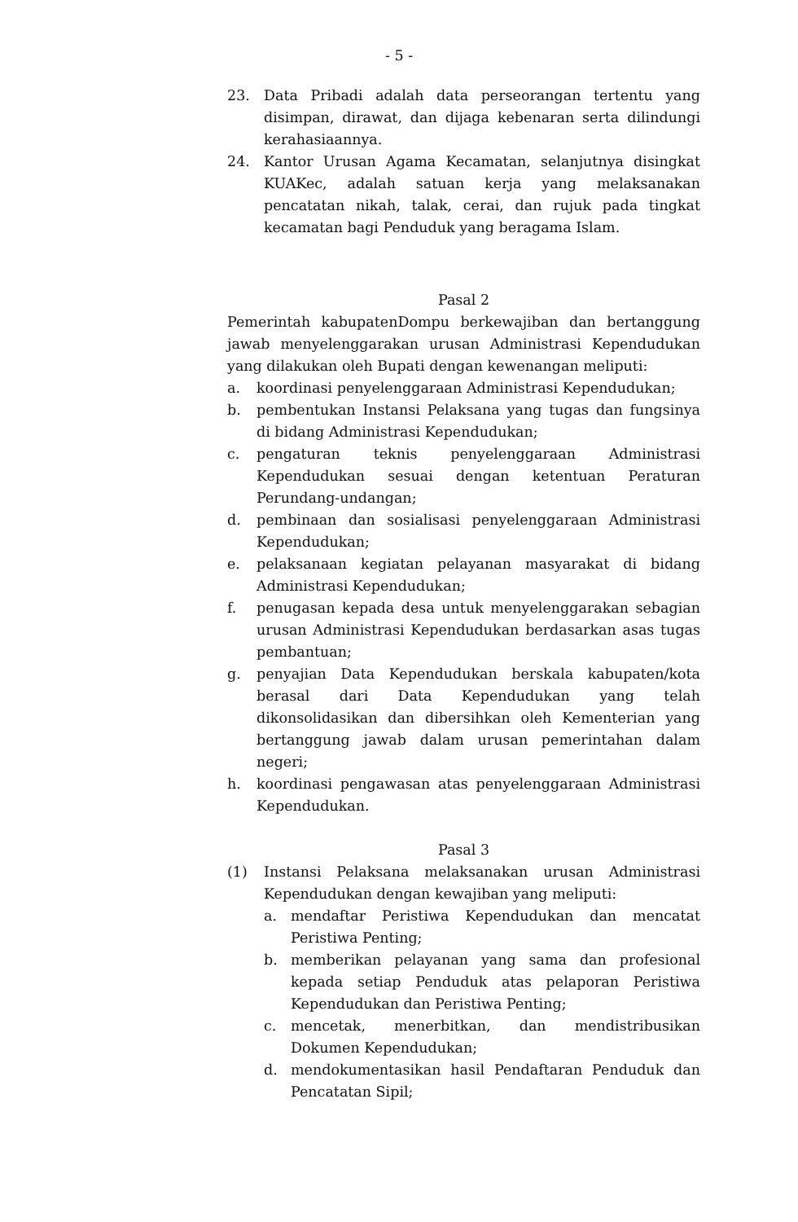- 5 -
23. Data Pribadi adalah data perseorangan tertentu yang disimpan, dirawat, dan dijaga kebenaran serta dilindungi kerahasiaannya.
24. Kantor Urusan Agama Kecamatan, selanjutnya disingkat KUAKec, adalah satuan kerja yang melaksanakan pencatatan nikah, talak, cerai, dan rujuk pada tingkat kecamatan bagi Penduduk yang beragama Islam.
Pasal 2
Pemerintah kabupatenDompu berkewajiban dan bertanggung jawab menyelenggarakan urusan Administrasi Kependudukan yang dilakukan oleh Bupati dengan kewenangan meliputi:
a. koordinasi penyelenggaraan Administrasi Kependudukan;
b. pembentukan Instansi Pelaksana yang tugas dan fungsinya di bidang Administrasi Kependudukan;
c. pengaturan teknis penyelenggaraan Administrasi Kependudukan sesuai dengan ketentuan Peraturan Perundang-undangan;
d. pembinaan dan sosialisasi penyelenggaraan Administrasi Kependudukan;
e. pelaksanaan kegiatan pelayanan masyarakat di bidang Administrasi Kependudukan;
f. penugasan kepada desa untuk menyelenggarakan sebagian urusan Administrasi Kependudukan berdasarkan asas tugas pembantuan;
g. penyajian Data Kependudukan berskala kabupaten/kota berasal dari Data Kependudukan yang telah dikonsolidasikan dan dibersihkan oleh Kementerian yang bertanggung jawab dalam urusan pemerintahan dalam negeri;
h. koordinasi pengawasan atas penyelenggaraan Administrasi Kependudukan.
Pasal 3
(1) Instansi Pelaksana melaksanakan urusan Administrasi Kependudukan dengan kewajiban yang meliputi:
a. mendaftar Peristiwa Kependudukan dan mencatat Peristiwa Penting;
b. memberikan pelayanan yang sama dan profesional kepada setiap Penduduk atas pelaporan Peristiwa Kependudukan dan Peristiwa Penting;
c. mencetak, menerbitkan, dan mendistribusikan Dokumen Kependudukan;
d. mendokumentasikan hasil Pendaftaran Penduduk dan Pencatatan Sipil;